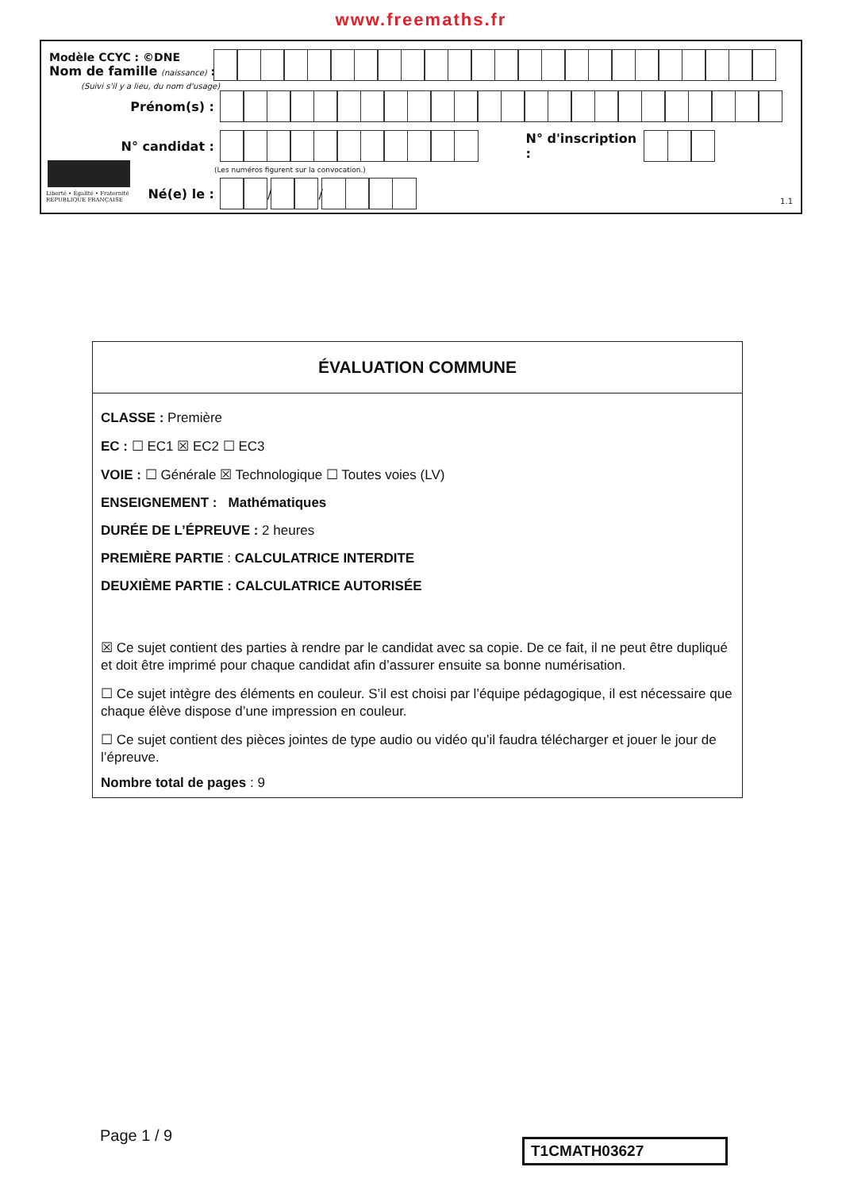www.freemaths.fr
Modèle CCYC : ©DNE
Nom de famille (naissance) :
(Suivi s'il y a lieu, du nom d'usage)
Prénom(s) :
N° candidat :
N° d'inscription :
(Les numéros figurent sur la convocation.)
Liberté • Égalité • Fraternité
RÉPUBLIQUE FRANÇAISE
Né(e) le :
/
/
1.1
ÉVALUATION COMMUNE
CLASSE : Première
EC : ☐ EC1 ☒ EC2 ☐ EC3
VOIE : ☐ Générale ☒ Technologique ☐ Toutes voies (LV)
ENSEIGNEMENT : Mathématiques
DURÉE DE L’ÉPREUVE : 2 heures
PREMIÈRE PARTIE : CALCULATRICE INTERDITE
DEUXIÈME PARTIE : CALCULATRICE AUTORISÉE
☒ Ce sujet contient des parties à rendre par le candidat avec sa copie. De ce fait, il ne peut être dupliqué et doit être imprimé pour chaque candidat afin d’assurer ensuite sa bonne numérisation.
☐ Ce sujet intègre des éléments en couleur. S’il est choisi par l’équipe pédagogique, il est nécessaire que chaque élève dispose d’une impression en couleur.
☐ Ce sujet contient des pièces jointes de type audio ou vidéo qu’il faudra télécharger et jouer le jour de l’épreuve.
Nombre total de pages : 9
Page 1 / 9
T1CMATH03627